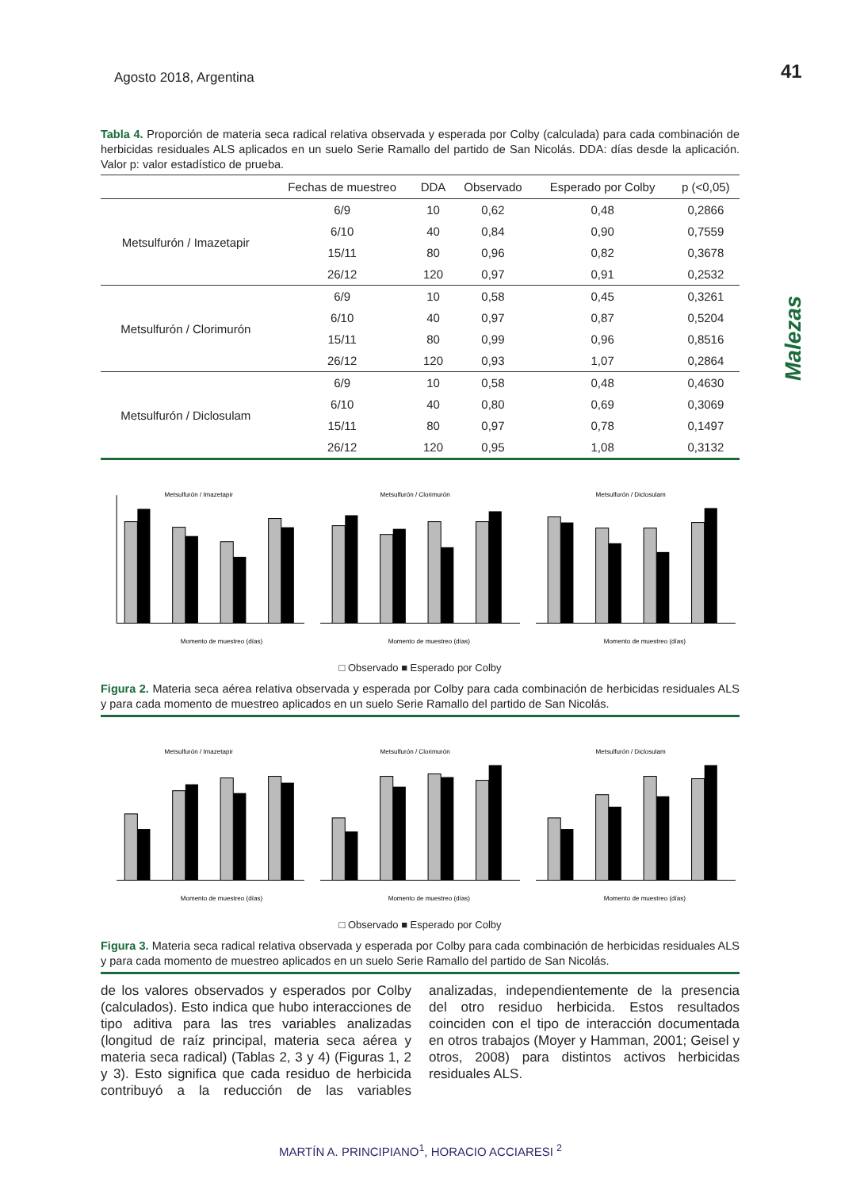Agosto 2018, Argentina 41
Malezas
Tabla 4. Proporción de materia seca radical relativa observada y esperada por Colby (calculada) para cada combinación de herbicidas residuales ALS aplicados en un suelo Serie Ramallo del partido de San Nicolás. DDA: días desde la aplicación. Valor p: valor estadístico de prueba.
| | Fechas de muestreo | DDA | Observado | Esperado por Colby | p (<0,05) |
| --- | --- | --- | --- | --- | --- |
| Metsulfurón / Imazetapir | 6/9 | 10 | 0,62 | 0,48 | 0,2866 |
| | 6/10 | 40 | 0,84 | 0,90 | 0,7559 |
| | 15/11 | 80 | 0,96 | 0,82 | 0,3678 |
| | 26/12 | 120 | 0,97 | 0,91 | 0,2532 |
| Metsulfurón / Clorimurón | 6/9 | 10 | 0,58 | 0,45 | 0,3261 |
| | 6/10 | 40 | 0,97 | 0,87 | 0,5204 |
| | 15/11 | 80 | 0,99 | 0,96 | 0,8516 |
| | 26/12 | 120 | 0,93 | 1,07 | 0,2864 |
| Metsulfurón / Diclosulam | 6/9 | 10 | 0,58 | 0,48 | 0,4630 |
| | 6/10 | 40 | 0,80 | 0,69 | 0,3069 |
| | 15/11 | 80 | 0,97 | 0,78 | 0,1497 |
| | 26/12 | 120 | 0,95 | 1,08 | 0,3132 |
Metsulfurón / Imazetapir
Momento de muestreo (días)
Metsulfurón / Clorimurón
Momento de muestreo (días)
Metsulfurón / Diclosulam
Momento de muestreo (días)
□ Observado ■ Esperado por Colby
Figura 2. Materia seca aérea relativa observada y esperada por Colby para cada combinación de herbicidas residuales ALS y para cada momento de muestreo aplicados en un suelo Serie Ramallo del partido de San Nicolás.
Metsulfurón / Imazetapir
Momento de muestreo (días)
Metsulfurón / Clorimurón
Momento de muestreo (días)
Metsulfurón / Diclosulam
Momento de muestreo (días)
□ Observado ■ Esperado por Colby
Figura 3. Materia seca radical relativa observada y esperada por Colby para cada combinación de herbicidas residuales ALS y para cada momento de muestreo aplicados en un suelo Serie Ramallo del partido de San Nicolás.
de los valores observados y esperados por Colby (calculados). Esto indica que hubo interacciones de tipo aditiva para las tres variables analizadas (longitud de raíz principal, materia seca aérea y materia seca radical) (Tablas 2, 3 y 4) (Figuras 1, 2 y 3). Esto significa que cada residuo de herbicida contribuyó a la reducción de las variables analizadas, independientemente de la presencia del otro residuo herbicida. Estos resultados coinciden con el tipo de interacción documentada en otros trabajos (Moyer y Hamman, 2001; Geisel y otros, 2008) para distintos activos herbicidas residuales ALS.
MARTÍN A. PRINCIPIANO<sup>1</sup>, HORACIO ACCIARESI <sup>2</sup>